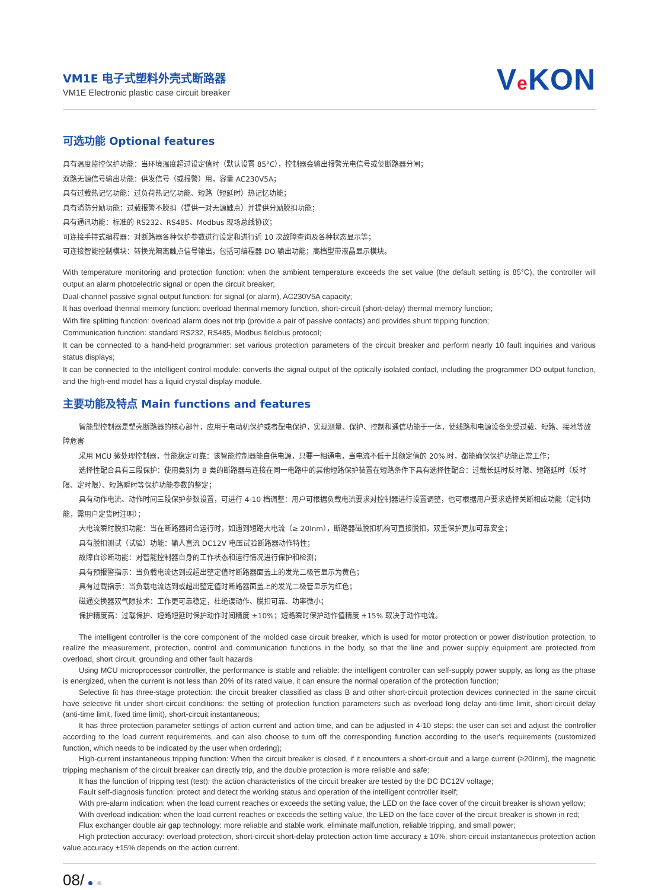VM1E 电子式塑料外壳式断路器
VM1E Electronic plastic case circuit breaker
Ve KON
可选功能 Optional features
具有温度监控保护功能：当环境温度超过设定值时（默认设置 85°C），控制器会输出报警光电信号或使断路器分闸；
双路无源信号输出功能：供发信号（或报警）用，容量 AC230V5A；
具有过载热记忆功能：过负荷热记忆功能、短路（短延时）热记忆功能；
具有消防分励功能：过载报警不脱扣（提供一对无源触点）并提供分励脱扣功能；
具有通讯功能：标准的 RS232、RS485、Modbus 现场总线协议；
可连接手持式编程器：对断路器各种保护参数进行设定和进行近 10 次故障查询及各种状态显示等；
可连接智能控制模块：转换光隔离触点信号输出，包括可编程器 DO 输出功能；高档型带液晶显示模块。
With temperature monitoring and protection function: when the ambient temperature exceeds the set value (the default setting is 85°C), the controller will output an alarm photoelectric signal or open the circuit breaker;
Dual-channel passive signal output function: for signal (or alarm), AC230V5A capacity;
It has overload thermal memory function: overload thermal memory function, short-circuit (short-delay) thermal memory function;
With fire splitting function: overload alarm does not trip (provide a pair of passive contacts) and provides shunt tripping function;
Communication function: standard RS232, RS485, Modbus fieldbus protocol;
It can be connected to a hand-held programmer: set various protection parameters of the circuit breaker and perform nearly 10 fault inquiries and various status displays;
It can be connected to the intelligent control module: converts the signal output of the optically isolated contact, including the programmer DO output function, and the high-end model has a liquid crystal display module.
主要功能及特点 Main functions and features
智能型控制器是塑壳断路器的核心部件，应用于电动机保护或者配电保护，实现测量、保护、控制和通信功能于一体，使线路和电源设备免受过载、短路、接地等故障危害
采用 MCU 微处理控制器，性能稳定可靠：该智能控制器能自供电源，只要一相通电，当电流不低于其额定值的 20% 时，都能确保保护功能正常工作；
选择性配合具有三段保护：使用类别为 B 类的断路器与连接在同一电路中的其他短路保护装置在短路条件下具有选择性配合：过载长延时反时限、短路延时（反时限、定时限）、短路瞬时等保护功能参数的整定；
具有动作电流、动作时间三段保护参数设置，可进行 4-10 档调整：用户可根据负载电流要求对控制器进行设置调整，也可根据用户要求选择关断相应功能（定制功能，需用户定货时注明）；
大电流瞬时脱扣功能：当在断路器闭合运行时，如遇到短路大电流（≥ 20Inm），断路器磁脱扣机构可直接脱扣，双重保护更加可靠安全；
具有脱扣测试（试验）功能：输人直流 DC12V 电压试验断路器动作特性；
故障自诊断功能：对智能控制器自身的工作状态和运行情况进行保护和检测；
具有预报警指示：当负载电流达到或超出整定值时断路器面盖上的发光二极管显示为黄色；
具有过载指示：当负载电流达到或超出整定值时断路器面盖上的发光二极管显示为红色；
磁通交换器双气隙技术：工作更可靠稳定，杜绝误动作、脱扣可靠、功率微小；
保护精度高：过载保护、短路短延时保护动作时间精度 ±10%；短路瞬时保护动作值精度 ±15% 取决于动作电流。
The intelligent controller is the core component of the molded case circuit breaker, which is used for motor protection or power distribution protection, to realize the measurement, protection, control and communication functions in the body, so that the line and power supply equipment are protected from overload, short circuit, grounding and other fault hazards
Using MCU microprocessor controller, the performance is stable and reliable: the intelligent controller can self-supply power supply, as long as the phase is energized, when the current is not less than 20% of its rated value, it can ensure the normal operation of the protection function;
Selective fit has three-stage protection: the circuit breaker classified as class B and other short-circuit protection devices connected in the same circuit have selective fit under short-circuit conditions: the setting of protection function parameters such as overload long delay anti-time limit, short-circuit delay (anti-time limit, fixed time limit), short-circuit instantaneous;
It has three protection parameter settings of action current and action time, and can be adjusted in 4-10 steps: the user can set and adjust the controller according to the load current requirements, and can also choose to turn off the corresponding function according to the user's requirements (customized function, which needs to be indicated by the user when ordering);
High-current instantaneous tripping function: When the circuit breaker is closed, if it encounters a short-circuit and a large current (≥20Inm), the magnetic tripping mechanism of the circuit breaker can directly trip, and the double protection is more reliable and safe;
It has the function of tripping test (test): the action characteristics of the circuit breaker are tested by the DC DC12V voltage;
Fault self-diagnosis function: protect and detect the working status and operation of the intelligent controller itself;
With pre-alarm indication: when the load current reaches or exceeds the setting value, the LED on the face cover of the circuit breaker is shown yellow;
With overload indication: when the load current reaches or exceeds the setting value, the LED on the face cover of the circuit breaker is shown in red;
Flux exchanger double air gap technology: more reliable and stable work, eliminate malfunction, reliable tripping, and small power;
High protection accuracy: overload protection, short-circuit short-delay protection action time accuracy ± 10%, short-circuit instantaneous protection action value accuracy ±15% depends on the action current.
08/